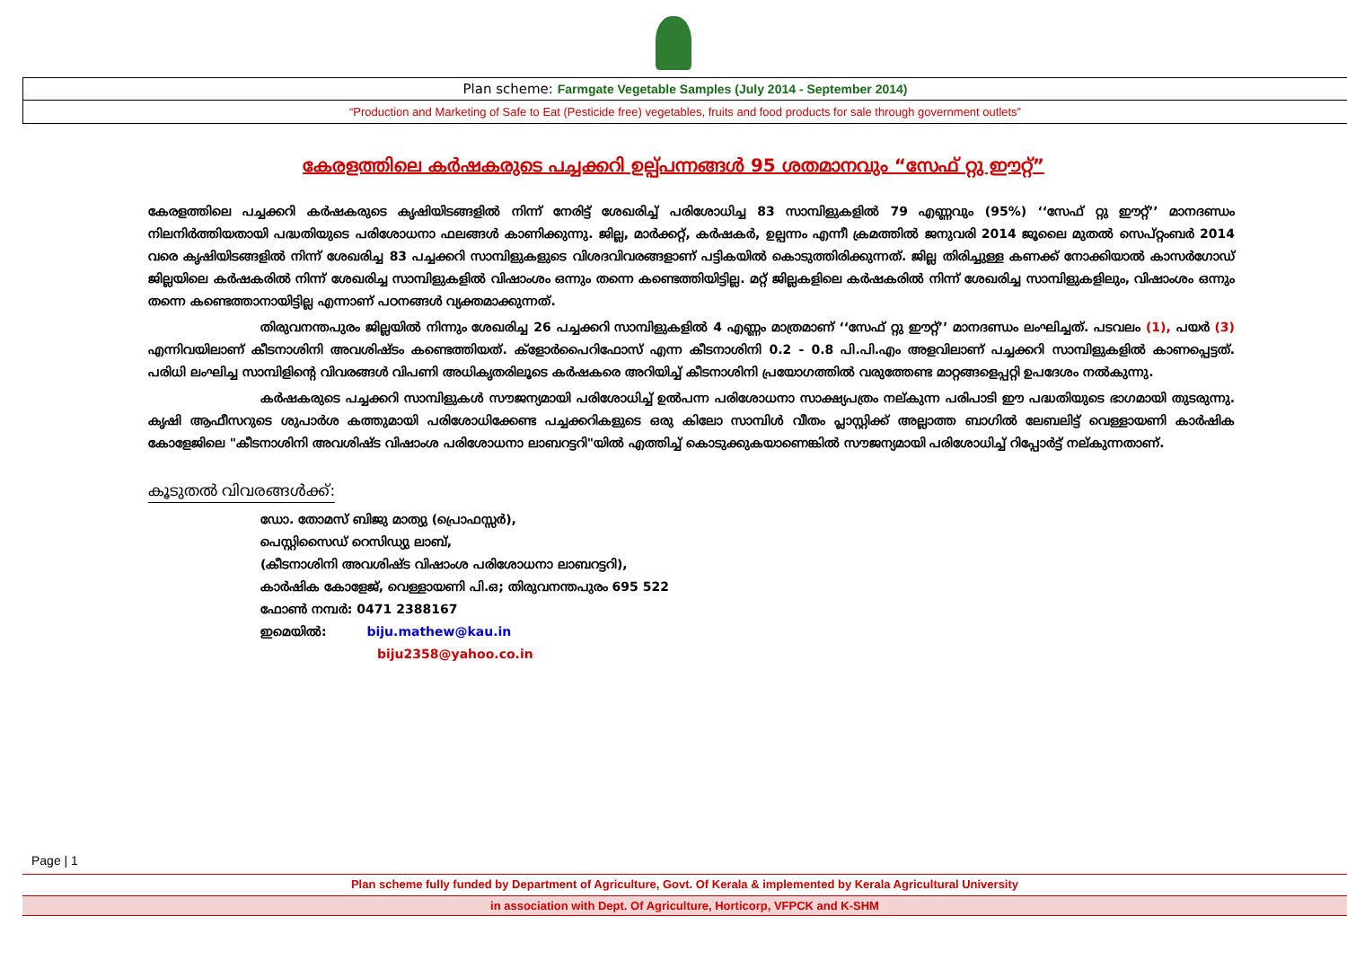Plan scheme: Farmgate Vegetable Samples (July 2014 - September 2014)
“Production and Marketing of Safe to Eat (Pesticide free) vegetables, fruits and food products for sale through government outlets”
കേരളത്തിലെ കർഷകരുടെ പച്ചക്കറി ഉല്പ്പന്നങ്ങൾ 95 ശതമാനവും “സേഫ് റ്റു ഈറ്റ്”
കേരളത്തിലെ പച്ചക്കറി കർഷകരുടെ കൃഷിയിടങ്ങളിൽ നിന്ന് നേരിട്ട് ശേഖരിച്ച് പരിശോധിച്ച 83 സാമ്പിളുകളിൽ 79 എണ്ണവും (95%) ‘‘സേഫ് റ്റു ഈറ്റ്’’ മാനദണ്ഡം നിലനിർത്തിയതായി പദ്ധതിയുടെ പരിശോധനാ ഫലങ്ങൾ കാണിക്കുന്നു. ജില്ല, മാർക്കറ്റ്, കർഷകർ, ഉല്പന്നം എന്നീ ക്രമത്തിൽ ജനുവരി 2014 ജൂലൈ മുതൽ സെപ്റ്റംബർ 2014 വരെ കൃഷിയിടങ്ങളിൽ നിന്ന് ശേഖരിച്ച 83 പച്ചക്കറി സാമ്പിളുകളുടെ വിശദവിവരങ്ങളാണ് പട്ടികയിൽ കൊടുത്തിരിക്കുന്നത്. ജില്ല തിരിച്ചുള്ള കണക്ക് നോക്കിയാൽ കാസർഗോഡ് ജില്ലയിലെ കർഷകരിൽ നിന്ന് ശേഖരിച്ച സാമ്പിളുകളിൽ വിഷാംശം ഒന്നും തന്നെ കണ്ടെത്തിയിട്ടില്ല. മറ്റ് ജില്ലകളിലെ കർഷകരിൽ നിന്ന് ശേഖരിച്ച സാമ്പിളുകളിലും, വിഷാംശം ഒന്നും തന്നെ കണ്ടെത്താനായിട്ടില്ല എന്നാണ് പഠനങ്ങൾ വ്യക്തമാക്കുന്നത്.
തിരുവനന്തപുരം ജില്ലയിൽ നിന്നും ശേഖരിച്ച 26 പച്ചക്കറി സാമ്പിളുകളിൽ 4 എണ്ണം മാത്രമാണ് ‘‘സേഫ് റ്റു ഈറ്റ്’’ മാനദണ്ഡം ലംഘിച്ചത്. പടവലം (1), പയർ (3) എന്നിവയിലാണ് കീടനാശിനി അവശിഷ്ടം കണ്ടെത്തിയത്. ക്ളോർപൈറിഫോസ് എന്ന കീടനാശിനി 0.2 - 0.8 പി.പി.എം അളവിലാണ് പച്ചക്കറി സാമ്പിളുകളിൽ കാണപ്പെട്ടത്. പരിധി ലംഘിച്ച സാമ്പിളിന്റെ വിവരങ്ങൾ വിപണി അധികൃതരിലൂടെ കർഷകരെ അറിയിച്ച് കീടനാശിനി പ്രയോഗത്തിൽ വരുത്തേണ്ട മാറ്റങ്ങളെപ്പറ്റി ഉപദേശം നൽകുന്നു.
കർഷകരുടെ പച്ചക്കറി സാമ്പിളുകൾ സൗജന്യമായി പരിശോധിച്ച് ഉൽപന്ന പരിശോധനാ സാക്ഷ്യപത്രം നല്കുന്ന പരിപാടി ഈ പദ്ധതിയുടെ ഭാഗമായി തുടരുന്നു. കൃഷി ആഫീസറുടെ ശുപാർശ കത്തുമായി പരിശോധിക്കേണ്ട പച്ചക്കറികളുടെ ഒരു കിലോ സാമ്പിൾ വീതം പ്ലാസ്റ്റിക്ക് അല്ലാത്ത ബാഗിൽ ലേബലിട്ട് വെള്ളായണി കാർഷിക കോളേജിലെ "കീടനാശിനി അവശിഷ്ട വിഷാംശ പരിശോധനാ ലാബറട്ടറി"യിൽ എത്തിച്ച് കൊടുക്കുകയാണെങ്കിൽ സൗജന്യമായി പരിശോധിച്ച് റിപ്പോർട്ട് നല്കുന്നതാണ്.
കൂടുതൽ വിവരങ്ങൾക്ക്:
ഡോ. തോമസ് ബിജു മാത്യു (പ്രൊഫസ്സർ),
പെസ്റ്റിസൈഡ് റെസിഡ്യു ലാബ്,
(കീടനാശിനി അവശിഷ്ട വിഷാംശ പരിശോധനാ ലാബറട്ടറി),
കാർഷിക കോളേജ്, വെള്ളായണി പി.ഒ; തിരുവനന്തപുരം 695 522
ഫോൺ നമ്പർ: 0471 2388167
ഇമെയിൽ: biju.mathew@kau.in
biju2358@yahoo.co.in
Page | 1
Plan scheme fully funded by Department of Agriculture, Govt. Of Kerala & implemented by Kerala Agricultural University
in association with Dept. Of Agriculture, Horticorp, VFPCK and K-SHM